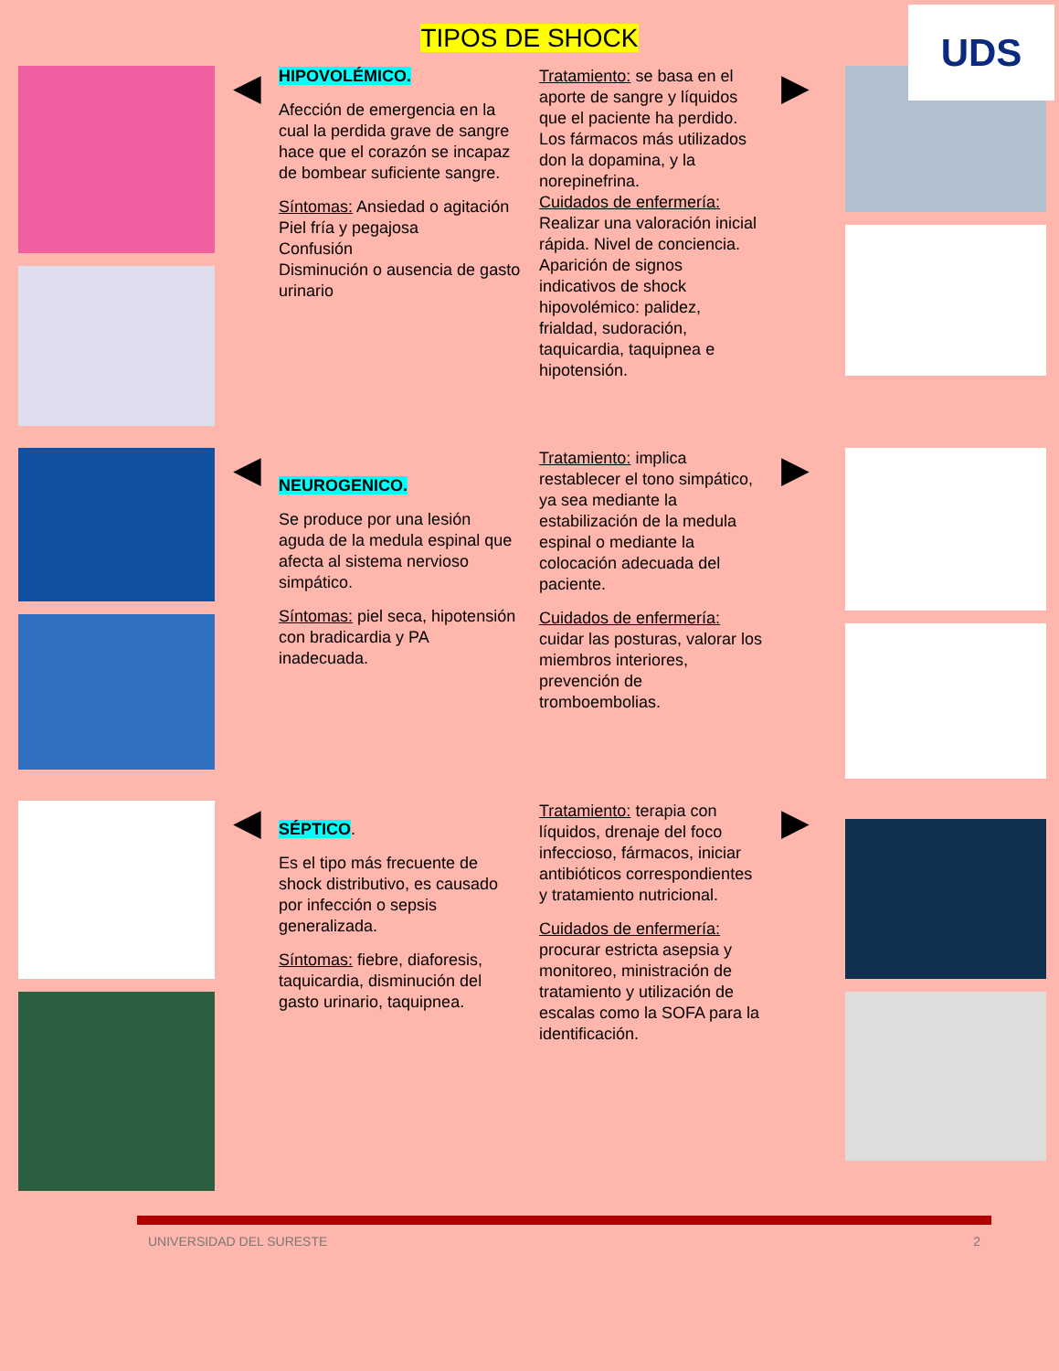UDS
TIPOS DE SHOCK
◀
HIPOVOLÉMICO.
Afección de emergencia en la cual la perdida grave de sangre hace que el corazón se incapaz de bombear suficiente sangre.
Síntomas: Ansiedad o agitación
Piel fría y pegajosa
Confusión
Disminución o ausencia de gasto urinario
Tratamiento: se basa en el aporte de sangre y líquidos que el paciente ha perdido. Los fármacos más utilizados don la dopamina, y la norepinefrina.
Cuidados de enfermería: Realizar una valoración inicial rápida. Nivel de conciencia. Aparición de signos indicativos de shock hipovolémico: palidez, frialdad, sudoración, taquicardia, taquipnea e hipotensión.
▶
◀
NEUROGENICO.
Se produce por una lesión aguda de la medula espinal que afecta al sistema nervioso simpático.
Síntomas: piel seca, hipotensión con bradicardia y PA inadecuada.
Tratamiento: implica restablecer el tono simpático, ya sea mediante la estabilización de la medula espinal o mediante la colocación adecuada del paciente.
Cuidados de enfermería: cuidar las posturas, valorar los miembros interiores, prevención de tromboembolias.
▶
◀
SÉPTICO.
Es el tipo más frecuente de shock distributivo, es causado por infección o sepsis generalizada.
Síntomas: fiebre, diaforesis, taquicardia, disminución del gasto urinario, taquipnea.
Tratamiento: terapia con líquidos, drenaje del foco infeccioso, fármacos, iniciar antibióticos correspondientes y tratamiento nutricional.
Cuidados de enfermería: procurar estricta asepsia y monitoreo, ministración de tratamiento y utilización de escalas como la SOFA para la identificación.
▶
UNIVERSIDAD DEL SURESTE 2